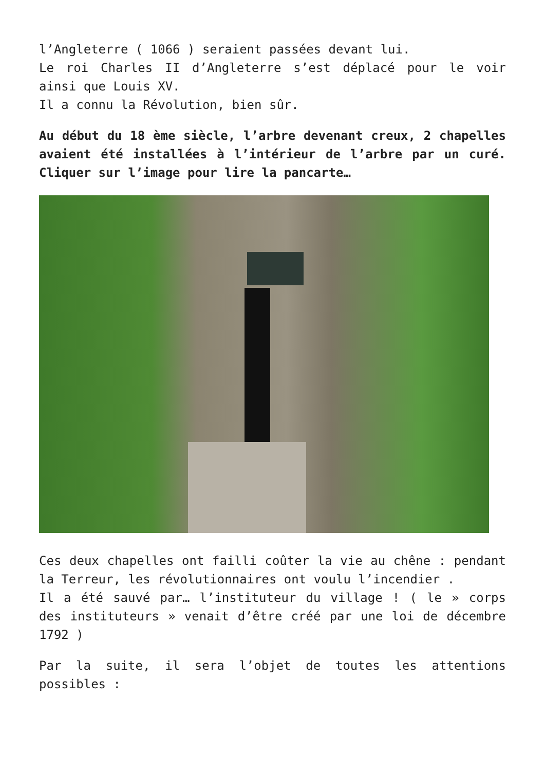l’Angleterre ( 1066 ) seraient passées devant lui.
Le roi Charles II d’Angleterre s’est déplacé pour le voir ainsi que Louis XV.
Il a connu la Révolution, bien sûr.
Au début du 18 ème siècle, l’arbre devenant creux, 2 chapelles avaient été installées à l’intérieur de l’arbre par un curé. Cliquer sur l’image pour lire la pancarte…
Ces deux chapelles ont failli coûter la vie au chêne : pendant la Terreur, les révolutionnaires ont voulu l’incendier .
Il a été sauvé par… l’instituteur du village ! ( le » corps des instituteurs » venait d’être créé par une loi de décembre 1792 )
Par la suite, il sera l’objet de toutes les attentions possibles :